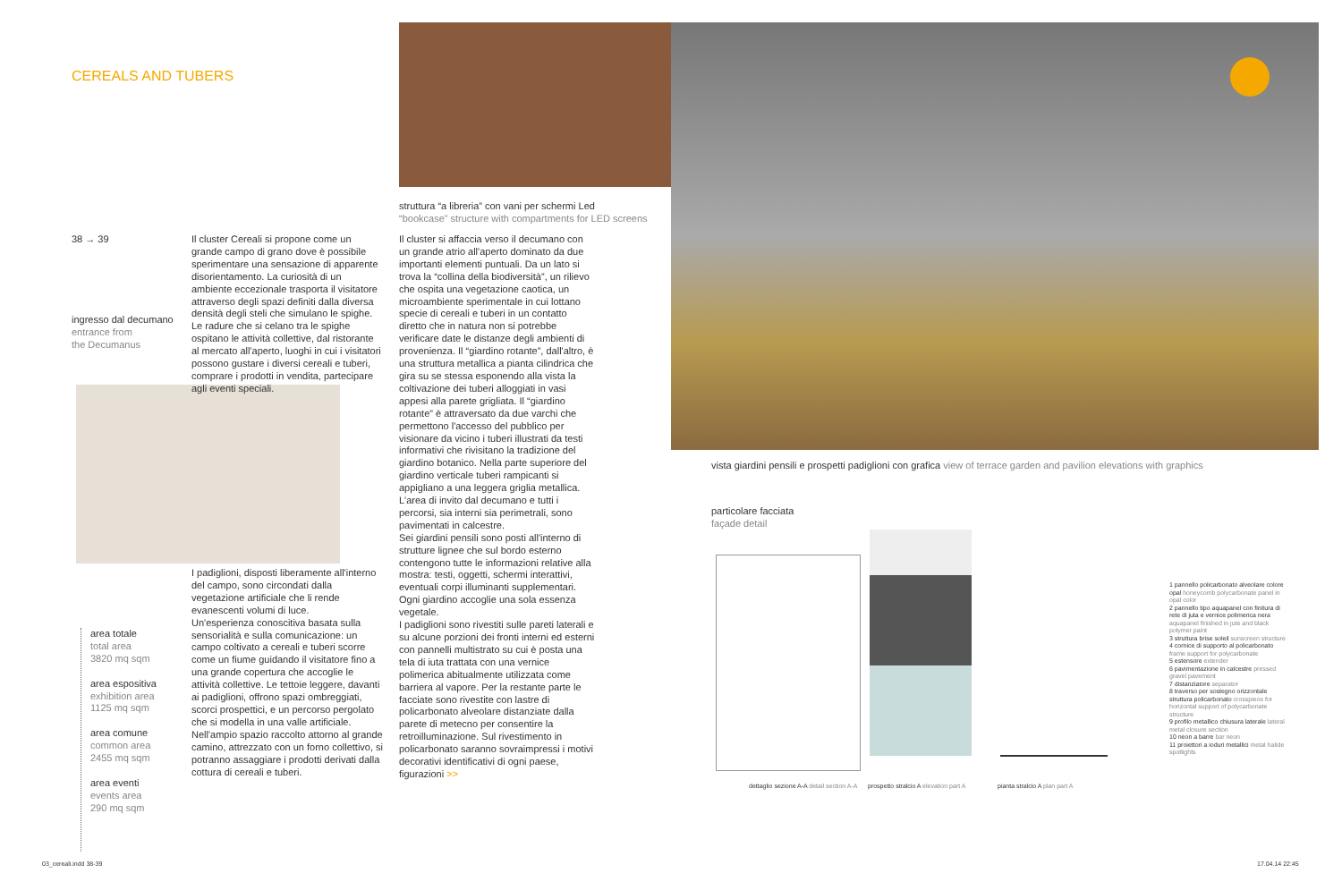CEREALS AND TUBERS
38 → 39
ingresso dal decumano
entrance from
the Decumanus
area totale
total area
3820 mq sqm
area espositiva
exhibition area
1125 mq sqm
area comune
common area
2455 mq sqm
area eventi
events area
290 mq sqm
Il cluster Cereali si propone come un grande campo di grano dove è possibile sperimentare una sensazione di apparente disorientamento. La curiosità di un ambiente eccezionale trasporta il visitatore attraverso degli spazi definiti dalla diversa densità degli steli che simulano le spighe. Le radure che si celano tra le spighe ospitano le attività collettive, dal ristorante al mercato all'aperto, luoghi in cui i visitatori possono gustare i diversi cereali e tuberi, comprare i prodotti in vendita, partecipare agli eventi speciali.
I padiglioni, disposti liberamente all'interno del campo, sono circondati dalla vegetazione artificiale che li rende evanescenti volumi di luce.
Un'esperienza conoscitiva basata sulla sensorialità e sulla comunicazione: un campo coltivato a cereali e tuberi scorre come un fiume guidando il visitatore fino a una grande copertura che accoglie le attività collettive. Le tettoie leggere, davanti ai padiglioni, offrono spazi ombreggiati, scorci prospettici, e un percorso pergolato che si modella in una valle artificiale. Nell'ampio spazio raccolto attorno al grande camino, attrezzato con un forno collettivo, si potranno assaggiare i prodotti derivati dalla cottura di cereali e tuberi.
struttura “a libreria” con vani per schermi Led
“bookcase” structure with compartments for LED screens
Il cluster si affaccia verso il decumano con un grande atrio all'aperto dominato da due importanti elementi puntuali. Da un lato si trova la “collina della biodiversità”, un rilievo che ospita una vegetazione caotica, un microambiente sperimentale in cui lottano specie di cereali e tuberi in un contatto diretto che in natura non si potrebbe verificare date le distanze degli ambienti di provenienza. Il “giardino rotante”, dall'altro, è una struttura metallica a pianta cilindrica che gira su se stessa esponendo alla vista la coltivazione dei tuberi alloggiati in vasi appesi alla parete grigliata. Il “giardino rotante” è attraversato da due varchi che permettono l'accesso del pubblico per visionare da vicino i tuberi illustrati da testi informativi che rivisitano la tradizione del giardino botanico. Nella parte superiore del giardino verticale tuberi rampicanti si appigliano a una leggera griglia metallica. L'area di invito dal decumano e tutti i percorsi, sia interni sia perimetrali, sono pavimentati in calcestre.
Sei giardini pensili sono posti all'interno di strutture lignee che sul bordo esterno contengono tutte le informazioni relative alla mostra: testi, oggetti, schermi interattivi, eventuali corpi illuminanti supplementari. Ogni giardino accoglie una sola essenza vegetale.
I padiglioni sono rivestiti sulle pareti laterali e su alcune porzioni dei fronti interni ed esterni con pannelli multistrato su cui è posta una tela di iuta trattata con una vernice polimerica abitualmente utilizzata come barriera al vapore. Per la restante parte le facciate sono rivestite con lastre di policarbonato alveolare distanziate dalla parete di metecno per consentire la retroilluminazione. Sul rivestimento in policarbonato saranno sovraimpressi i motivi decorativi identificativi di ogni paese, figurazioni >>
vista giardini pensili e prospetti padiglioni con grafica view of terrace garden and pavilion elevations with graphics
particolare facciata
façade detail
dettaglio sezione A-A detail section A-A
prospetto stralcio A elevation part A
pianta stralcio A plan part A
1 pannello policarbonato alveolare colore opal honeycomb polycarbonate panel in opal color
2 pannello tipo aquapanel con finitura di rete di juta e vernice polimerica nera aquapanel finished in jute and black polymer paint
3 struttura brise soleil sunscreen structure
4 cornice di supporto al policarbonato frame support for polycarbonate
5 estensore extender
6 pavimentazione in calcestre pressed gravel pavement
7 distanziatore separator
8 traverso per sostegno orizzontale struttura policarbonato crosspiece for horizontal support of polycarbonate structure
9 profilo metallico chiusura laterale lateral metal closure section
10 neon a barre bar neon
11 proiettori a ioduri metallici metal halide spotlights
03_cereali.indd 38-39 17.04.14 22:45